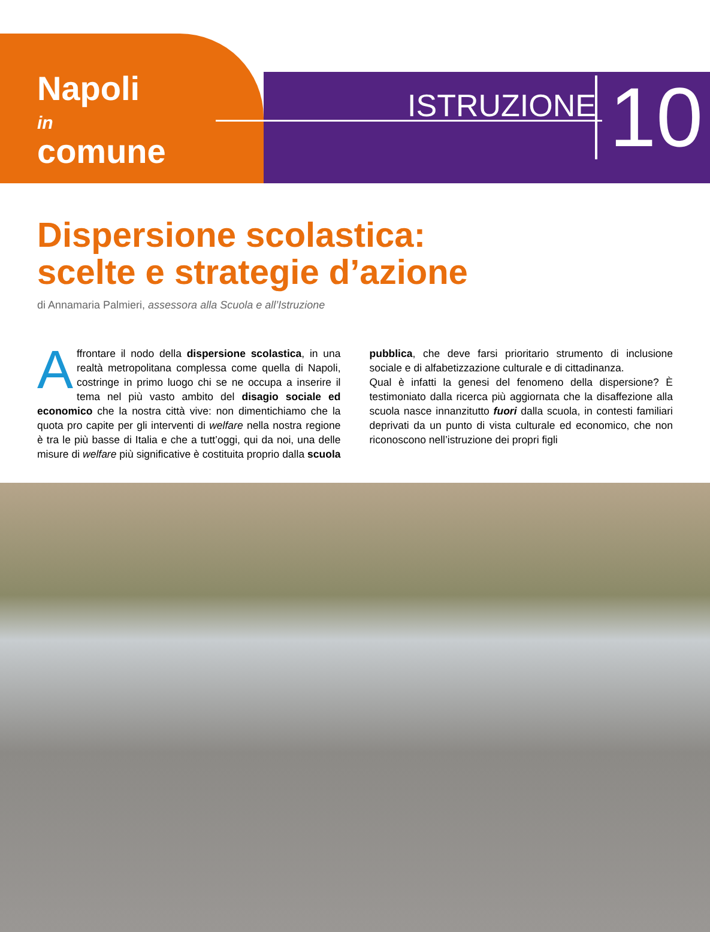Napoli
in
comune
ISTRUZIONE 10
Dispersione scolastica:
scelte e strategie d’azione
di Annamaria Palmieri, assessora alla Scuola e all’Istruzione
Affrontare il nodo della dispersione scolastica, in una realtà metropolitana complessa come quella di Napoli, costringe in primo luogo chi se ne occupa a inserire il tema nel più vasto ambito del disagio sociale ed economico che la nostra città vive: non dimentichiamo che la quota pro capite per gli interventi di welfare nella nostra regione è tra le più basse di Italia e che a tutt’oggi, qui da noi, una delle misure di welfare più significative è costituita proprio dalla scuola pubblica, che deve farsi prioritario strumento di inclusione sociale e di alfabetizzazione culturale e di cittadinanza.
Qual è infatti la genesi del fenomeno della dispersione? È testimoniato dalla ricerca più aggiornata che la disaffezione alla scuola nasce innanzitutto fuori dalla scuola, in contesti familiari deprivati da un punto di vista culturale ed economico, che non riconoscono nell’istruzione dei propri figli